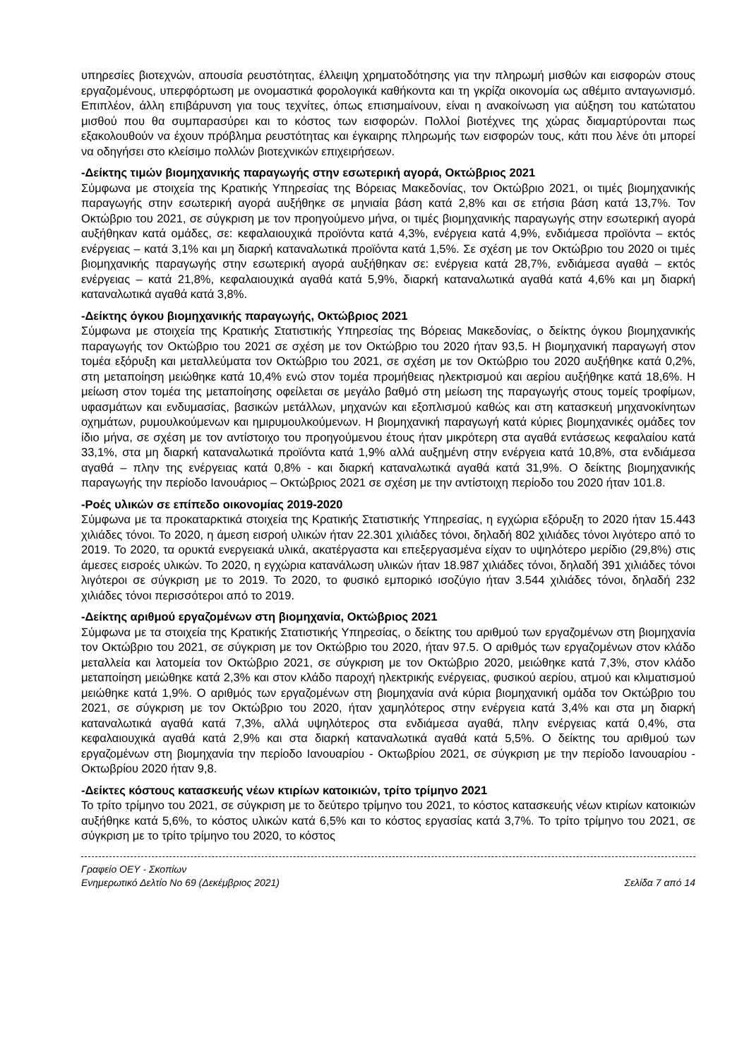υπηρεσίες βιοτεχνών, απουσία ρευστότητας, έλλειψη χρηματοδότησης για την πληρωμή μισθών και εισφορών στους εργαζομένους, υπερφόρτωση με ονομαστικά φορολογικά καθήκοντα και τη γκρίζα οικονομία ως αθέμιτο ανταγωνισμό. Επιπλέον, άλλη επιβάρυνση για τους τεχνίτες, όπως επισημαίνουν, είναι η ανακοίνωση για αύξηση του κατώτατου μισθού που θα συμπαρασύρει και το κόστος των εισφορών. Πολλοί βιοτέχνες της χώρας διαμαρτύρονται πως εξακολουθούν να έχουν πρόβλημα ρευστότητας και έγκαιρης πληρωμής των εισφορών τους, κάτι που λένε ότι μπορεί να οδηγήσει στο κλείσιμο πολλών βιοτεχνικών επιχειρήσεων.
-Δείκτης τιμών βιομηχανικής παραγωγής στην εσωτερική αγορά, Οκτώβριος 2021
Σύμφωνα με στοιχεία της Κρατικής Υπηρεσίας της Βόρειας Μακεδονίας, τον Οκτώβριο 2021, οι τιμές βιομηχανικής παραγωγής στην εσωτερική αγορά αυξήθηκε σε μηνιαία βάση κατά 2,8% και σε ετήσια βάση κατά 13,7%. Τον Οκτώβριο του 2021, σε σύγκριση με τον προηγούμενο μήνα, οι τιμές βιομηχανικής παραγωγής στην εσωτερική αγορά αυξήθηκαν κατά ομάδες, σε: κεφαλαιουχικά προϊόντα κατά 4,3%, ενέργεια κατά 4,9%, ενδιάμεσα προϊόντα – εκτός ενέργειας – κατά 3,1% και μη διαρκή καταναλωτικά προϊόντα κατά 1,5%. Σε σχέση με τον Οκτώβριο του 2020 οι τιμές βιομηχανικής παραγωγής στην εσωτερική αγορά αυξήθηκαν σε: ενέργεια κατά 28,7%, ενδιάμεσα αγαθά – εκτός ενέργειας – κατά 21,8%, κεφαλαιουχικά αγαθά κατά 5,9%, διαρκή καταναλωτικά αγαθά κατά 4,6% και μη διαρκή καταναλωτικά αγαθά κατά 3,8%.
-Δείκτης όγκου βιομηχανικής παραγωγής, Οκτώβριος 2021
Σύμφωνα με στοιχεία της Κρατικής Στατιστικής Υπηρεσίας της Βόρειας Μακεδονίας, ο δείκτης όγκου βιομηχανικής παραγωγής τον Οκτώβριο του 2021 σε σχέση με τον Οκτώβριο του 2020 ήταν 93,5. Η βιομηχανική παραγωγή στον τομέα εξόρυξη και μεταλλεύματα τον Οκτώβριο του 2021, σε σχέση με τον Οκτώβριο του 2020 αυξήθηκε κατά 0,2%, στη μεταποίηση μειώθηκε κατά 10,4% ενώ στον τομέα προμήθειας ηλεκτρισμού και αερίου αυξήθηκε κατά 18,6%. Η μείωση στον τομέα της μεταποίησης οφείλεται σε μεγάλο βαθμό στη μείωση της παραγωγής στους τομείς τροφίμων, υφασμάτων και ενδυμασίας, βασικών μετάλλων, μηχανών και εξοπλισμού καθώς και στη κατασκευή μηχανοκίνητων οχημάτων, ρυμουλκούμενων και ημιρυμουλκούμενων. Η βιομηχανική παραγωγή κατά κύριες βιομηχανικές ομάδες τον ίδιο μήνα, σε σχέση με τον αντίστοιχο του προηγούμενου έτους ήταν μικρότερη στα αγαθά εντάσεως κεφαλαίου κατά 33,1%, στα μη διαρκή καταναλωτικά προϊόντα κατά 1,9% αλλά αυξημένη στην ενέργεια κατά 10,8%, στα ενδιάμεσα αγαθά – πλην της ενέργειας κατά 0,8% - και διαρκή καταναλωτικά αγαθά κατά 31,9%. Ο δείκτης βιομηχανικής παραγωγής την περίοδο Ιανουάριος – Οκτώβριος 2021 σε σχέση με την αντίστοιχη περίοδο του 2020 ήταν 101.8.
-Ροές υλικών σε επίπεδο οικονομίας 2019-2020
Σύμφωνα με τα προκαταρκτικά στοιχεία της Κρατικής Στατιστικής Υπηρεσίας, η εγχώρια εξόρυξη το 2020 ήταν 15.443 χιλιάδες τόνοι. Το 2020, η άμεση εισροή υλικών ήταν 22.301 χιλιάδες τόνοι, δηλαδή 802 χιλιάδες τόνοι λιγότερο από το 2019. Το 2020, τα ορυκτά ενεργειακά υλικά, ακατέργαστα και επεξεργασμένα είχαν το υψηλότερο μερίδιο (29,8%) στις άμεσες εισροές υλικών. Το 2020, η εγχώρια κατανάλωση υλικών ήταν 18.987 χιλιάδες τόνοι, δηλαδή 391 χιλιάδες τόνοι λιγότεροι σε σύγκριση με το 2019. Το 2020, το φυσικό εμπορικό ισοζύγιο ήταν 3.544 χιλιάδες τόνοι, δηλαδή 232 χιλιάδες τόνοι περισσότεροι από το 2019.
-Δείκτης αριθμού εργαζομένων στη βιομηχανία, Οκτώβριος 2021
Σύμφωνα με τα στοιχεία της Κρατικής Στατιστικής Υπηρεσίας, ο δείκτης του αριθμού των εργαζομένων στη βιομηχανία τον Οκτώβριο του 2021, σε σύγκριση με τον Οκτώβριο του 2020, ήταν 97.5. Ο αριθμός των εργαζομένων στον κλάδο μεταλλεία και λατομεία τον Οκτώβριο 2021, σε σύγκριση με τον Οκτώβριο 2020, μειώθηκε κατά 7,3%, στον κλάδο μεταποίηση μειώθηκε κατά 2,3% και στον κλάδο παροχή ηλεκτρικής ενέργειας, φυσικού αερίου, ατμού και κλιματισμού μειώθηκε κατά 1,9%. Ο αριθμός των εργαζομένων στη βιομηχανία ανά κύρια βιομηχανική ομάδα τον Οκτώβριο του 2021, σε σύγκριση με τον Οκτώβριο του 2020, ήταν χαμηλότερος στην ενέργεια κατά 3,4% και στα μη διαρκή καταναλωτικά αγαθά κατά 7,3%, αλλά υψηλότερος στα ενδιάμεσα αγαθά, πλην ενέργειας κατά 0,4%, στα κεφαλαιουχικά αγαθά κατά 2,9% και στα διαρκή καταναλωτικά αγαθά κατά 5,5%. Ο δείκτης του αριθμού των εργαζομένων στη βιομηχανία την περίοδο Ιανουαρίου - Οκτωβρίου 2021, σε σύγκριση με την περίοδο Ιανουαρίου - Οκτωβρίου 2020 ήταν 9,8.
-Δείκτες κόστους κατασκευής νέων κτιρίων κατοικιών, τρίτο τρίμηνο 2021
Το τρίτο τρίμηνο του 2021, σε σύγκριση με το δεύτερο τρίμηνο του 2021, το κόστος κατασκευής νέων κτιρίων κατοικιών αυξήθηκε κατά 5,6%, το κόστος υλικών κατά 6,5% και το κόστος εργασίας κατά 3,7%. Το τρίτο τρίμηνο του 2021, σε σύγκριση με το τρίτο τρίμηνο του 2020, το κόστος
Γραφείο ΟΕΥ - Σκοπίων
Ενημερωτικό Δελτίο Νο 69 (Δεκέμβριος 2021) Σελίδα 7 από 14